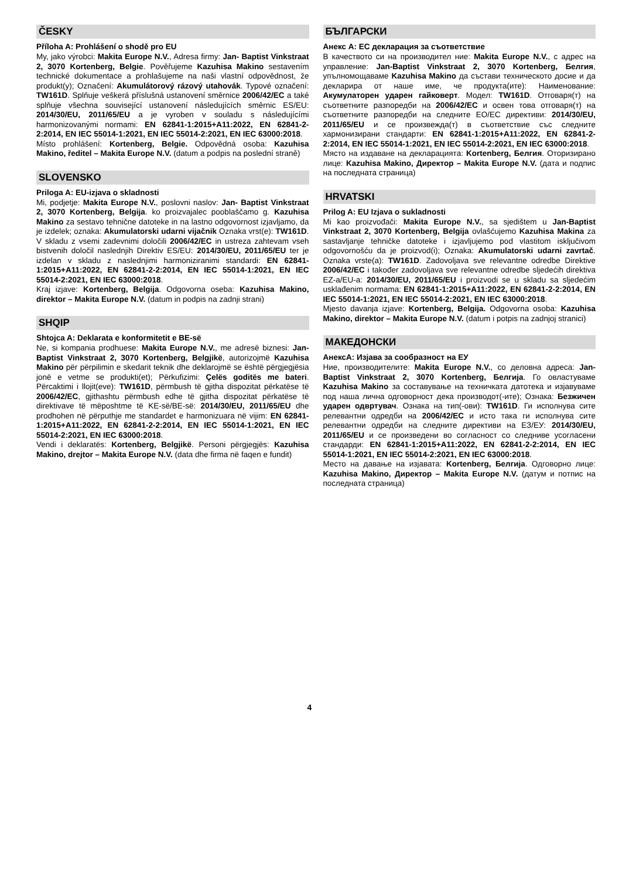ČESKY
Příloha A: Prohlášení o shodě pro EU
My, jako výrobci: Makita Europe N.V., Adresa firmy: Jan- Baptist Vinkstraat 2, 3070 Kortenberg, Belgie. Pověřujeme Kazuhisa Makino sestavením technické dokumentace a prohlašujeme na naši vlastní odpovědnost, že produkt(y); Označení: Akumulátorový rázový utahovák. Typové označení: TW161D. Splňuje veškerá příslušná ustanovení směrnice 2006/42/EC a také splňuje všechna související ustanovení následujících směrnic ES/EU: 2014/30/EU, 2011/65/EU a je vyroben v souladu s následujícími harmonizovanými normami: EN 62841-1:2015+A11:2022, EN 62841-2-2:2014, EN IEC 55014-1:2021, EN IEC 55014-2:2021, EN IEC 63000:2018.
Místo prohlášení: Kortenberg, Belgie. Odpovědná osoba: Kazuhisa Makino, ředitel – Makita Europe N.V. (datum a podpis na poslední straně)
SLOVENSKO
Priloga A: EU-izjava o skladnosti
Mi, podjetje: Makita Europe N.V., poslovni naslov: Jan- Baptist Vinkstraat 2, 3070 Kortenberg, Belgija. ko proizvajalec pooblaščamo g. Kazuhisa Makino za sestavo tehnične datoteke in na lastno odgovornost izjavljamo, da je izdelek; oznaka: Akumulatorski udarni vijačnik Oznaka vrst(e): TW161D. V skladu z vsemi zadevnimi določili 2006/42/EC in ustreza zahtevam vseh bistvenih določil naslednjih Direktiv ES/EU: 2014/30/EU, 2011/65/EU ter je izdelan v skladu z naslednjimi harmoniziranimi standardi: EN 62841-1:2015+A11:2022, EN 62841-2-2:2014, EN IEC 55014-1:2021, EN IEC 55014-2:2021, EN IEC 63000:2018.
Kraj izjave: Kortenberg, Belgija. Odgovorna oseba: Kazuhisa Makino, direktor – Makita Europe N.V. (datum in podpis na zadnji strani)
SHQIP
Shtojca A: Deklarata e konformitetit e BE-së
Ne, si kompania prodhuese: Makita Europe N.V., me adresë biznesi: Jan-Baptist Vinkstraat 2, 3070 Kortenberg, Belgjikë, autorizojmë Kazuhisa Makino për përpilimin e skedarit teknik dhe deklarojmë se është përgjegjësia jonë e vetme se produkti(et); Përkufizimi: Çelës goditës me bateri. Përcaktimi i llojit(eve): TW161D, përmbush të gjitha dispozitat përkatëse të 2006/42/EC, gjithashtu përmbush edhe të gjitha dispozitat përkatëse të direktivave të mëposhtme të KE-së/BE-së: 2014/30/EU, 2011/65/EU dhe prodhohen në përputhje me standardet e harmonizuara në vijim: EN 62841-1:2015+A11:2022, EN 62841-2-2:2014, EN IEC 55014-1:2021, EN IEC 55014-2:2021, EN IEC 63000:2018.
Vendi i deklaratës: Kortenberg, Belgjikë. Personi përgjegjës: Kazuhisa Makino, drejtor – Makita Europe N.V. (data dhe firma në faqen e fundit)
БЪЛГАРСКИ
Анекс А: ЕС декларация за съответствие
В качеството си на производител ние: Makita Europe N.V., с адрес на управление: Jan-Baptist Vinkstraat 2, 3070 Kortenberg, Белгия, упълномощаваме Kazuhisa Makino да състави техническото досие и да декларира от наше име, че продукта(ите): Наименование: Акумулаторен ударен гайковерт. Модел: TW161D. Отговаря(т) на съответните разпоредби на 2006/42/EC и освен това отговаря(т) на съответните разпоредби на следните ЕО/ЕС директиви: 2014/30/EU, 2011/65/EU и се произвежда(т) в съответствие със следните хармонизирани стандарти: EN 62841-1:2015+A11:2022, EN 62841-2-2:2014, EN IEC 55014-1:2021, EN IEC 55014-2:2021, EN IEC 63000:2018.
Място на издаване на декларацията: Kortenberg, Белгия. Оторизирано лице: Kazuhisa Makino, Директор – Makita Europe N.V. (дата и подпис на последната страница)
HRVATSKI
Prilog A: EU Izjava o sukladnosti
Mi kao proizvođači: Makita Europe N.V., sa sjedištem u Jan-Baptist Vinkstraat 2, 3070 Kortenberg, Belgija ovlašćujemo Kazuhisa Makina za sastavljanje tehničke datoteke i izjavljujemo pod vlastitom isključivom odgovornošću da je proizvod(i); Oznaka: Akumulatorski udarni zavrtač. Oznaka vrste(a): TW161D. Zadovoljava sve relevantne odredbe Direktive 2006/42/EC i također zadovoljava sve relevantne odredbe sljedećih direktiva EZ-a/EU-a: 2014/30/EU, 2011/65/EU i proizvodi se u skladu sa sljedećim usklađenim normama: EN 62841-1:2015+A11:2022, EN 62841-2-2:2014, EN IEC 55014-1:2021, EN IEC 55014-2:2021, EN IEC 63000:2018.
Mjesto davanja izjave: Kortenberg, Belgija. Odgovorna osoba: Kazuhisa Makino, direktor – Makita Europe N.V. (datum i potpis na zadnjoj stranici)
МАКЕДОНСКИ
АнексА: Изјава за сообразност на ЕУ
Ние, производителите: Makita Europe N.V., со деловна адреса: Jan-Baptist Vinkstraat 2, 3070 Kortenberg, Белгија. Го овластуваме Kazuhisa Makino за составување на техничката датотека и изјавуваме под наша лична одговорност дека производот(-ите); Ознака: Безжичен ударен одвртувач. Ознака на тип(-ови): TW161D. Ги исполнува сите релевантни одредби на 2006/42/EC и исто така ги исполнува сите релевантни одредби на следните директиви на ЕЗ/ЕУ: 2014/30/EU, 2011/65/EU и се произведени во согласност со следниве усогласени стандарди: EN 62841-1:2015+A11:2022, EN 62841-2-2:2014, EN IEC 55014-1:2021, EN IEC 55014-2:2021, EN IEC 63000:2018.
Место на давање на изјавата: Kortenberg, Белгија. Одговорно лице: Kazuhisa Makino, Директор – Makita Europe N.V. (датум и потпис на последната страница)
4